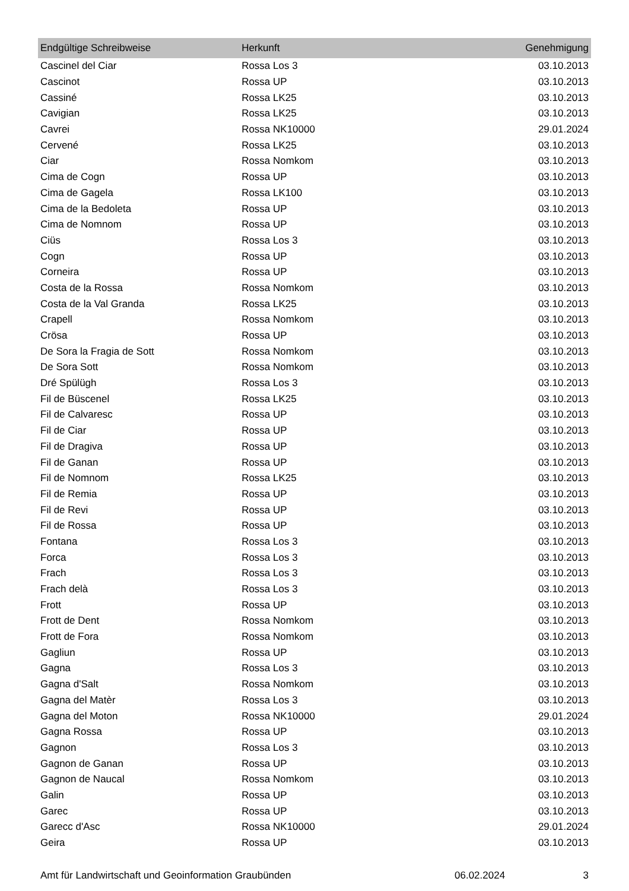| Endgültige Schreibweise | Herkunft | Genehmigung |
| --- | --- | --- |
| Cascinel del Ciar | Rossa Los 3 | 03.10.2013 |
| Cascinot | Rossa UP | 03.10.2013 |
| Cassiné | Rossa LK25 | 03.10.2013 |
| Cavigian | Rossa LK25 | 03.10.2013 |
| Cavrei | Rossa NK10000 | 29.01.2024 |
| Cervené | Rossa LK25 | 03.10.2013 |
| Ciar | Rossa Nomkom | 03.10.2013 |
| Cima de Cogn | Rossa UP | 03.10.2013 |
| Cima de Gagela | Rossa LK100 | 03.10.2013 |
| Cima de la Bedoleta | Rossa UP | 03.10.2013 |
| Cima de Nomnom | Rossa UP | 03.10.2013 |
| Ciüs | Rossa Los 3 | 03.10.2013 |
| Cogn | Rossa UP | 03.10.2013 |
| Corneira | Rossa UP | 03.10.2013 |
| Costa de la Rossa | Rossa Nomkom | 03.10.2013 |
| Costa de la Val Granda | Rossa LK25 | 03.10.2013 |
| Crapell | Rossa Nomkom | 03.10.2013 |
| Crösa | Rossa UP | 03.10.2013 |
| De Sora la Fragia de Sott | Rossa Nomkom | 03.10.2013 |
| De Sora Sott | Rossa Nomkom | 03.10.2013 |
| Dré Spülügh | Rossa Los 3 | 03.10.2013 |
| Fil de Büscenel | Rossa LK25 | 03.10.2013 |
| Fil de Calvaresc | Rossa UP | 03.10.2013 |
| Fil de Ciar | Rossa UP | 03.10.2013 |
| Fil de Dragiva | Rossa UP | 03.10.2013 |
| Fil de Ganan | Rossa UP | 03.10.2013 |
| Fil de Nomnom | Rossa LK25 | 03.10.2013 |
| Fil de Remia | Rossa UP | 03.10.2013 |
| Fil de Revi | Rossa UP | 03.10.2013 |
| Fil de Rossa | Rossa UP | 03.10.2013 |
| Fontana | Rossa Los 3 | 03.10.2013 |
| Forca | Rossa Los 3 | 03.10.2013 |
| Frach | Rossa Los 3 | 03.10.2013 |
| Frach delà | Rossa Los 3 | 03.10.2013 |
| Frott | Rossa UP | 03.10.2013 |
| Frott de Dent | Rossa Nomkom | 03.10.2013 |
| Frott de Fora | Rossa Nomkom | 03.10.2013 |
| Gagliun | Rossa UP | 03.10.2013 |
| Gagna | Rossa Los 3 | 03.10.2013 |
| Gagna d'Salt | Rossa Nomkom | 03.10.2013 |
| Gagna del Matèr | Rossa Los 3 | 03.10.2013 |
| Gagna del Moton | Rossa NK10000 | 29.01.2024 |
| Gagna Rossa | Rossa UP | 03.10.2013 |
| Gagnon | Rossa Los 3 | 03.10.2013 |
| Gagnon de Ganan | Rossa UP | 03.10.2013 |
| Gagnon de Naucal | Rossa Nomkom | 03.10.2013 |
| Galin | Rossa UP | 03.10.2013 |
| Garec | Rossa UP | 03.10.2013 |
| Garecc d'Asc | Rossa NK10000 | 29.01.2024 |
| Geira | Rossa UP | 03.10.2013 |
Amt für Landwirtschaft und Geoinformation Graubünden 06.02.2024 3